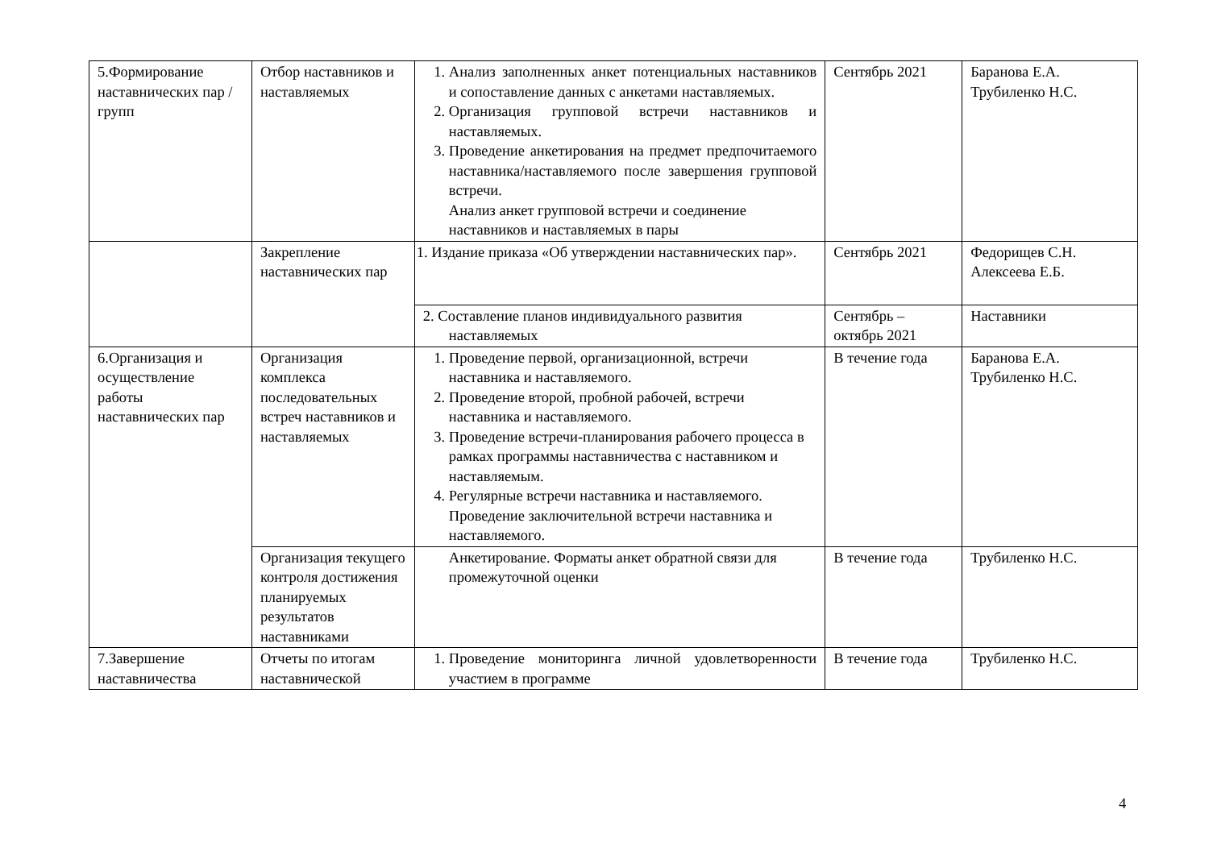| 5.Формирование наставнических пар / групп | Отбор наставников и наставляемых | 1. Анализ заполненных анкет потенциальных наставников и сопоставление данных с анкетами наставляемых. 2. Организация групповой встречи наставников и наставляемых. 3. Проведение анкетирования на предмет предпочитаемого наставника/наставляемого после завершения групповой встречи. Анализ анкет групповой встречи и соединение наставников и наставляемых в пары | Сентябрь 2021 | Баранова Е.А. Трубиленко Н.С. |
| | Закрепление наставнических пар | 1. Издание приказа «Об утверждении наставнических пар». | Сентябрь 2021 | Федорищев С.Н. Алексеева Е.Б. |
| | | 2. Составление планов индивидуального развития наставляемых | Сентябрь – октябрь 2021 | Наставники |
| 6.Организация и осуществление работы наставнических пар | Организация комплекса последовательных встреч наставников и наставляемых | 1. Проведение первой, организационной, встречи наставника и наставляемого. 2. Проведение второй, пробной рабочей, встречи наставника и наставляемого. 3. Проведение встречи-планирования рабочего процесса в рамках программы наставничества с наставником и наставляемым. 4. Регулярные встречи наставника и наставляемого. Проведение заключительной встречи наставника и наставляемого. | В течение года | Баранова Е.А. Трубиленко Н.С. |
| | Организация текущего контроля достижения планируемых результатов наставниками | Анкетирование. Форматы анкет обратной связи для промежуточной оценки | В течение года | Трубиленко Н.С. |
| 7.Завершение наставничества | Отчеты по итогам наставнической | 1. Проведение мониторинга личной удовлетворенности участием в программе | В течение года | Трубиленко Н.С. |
4